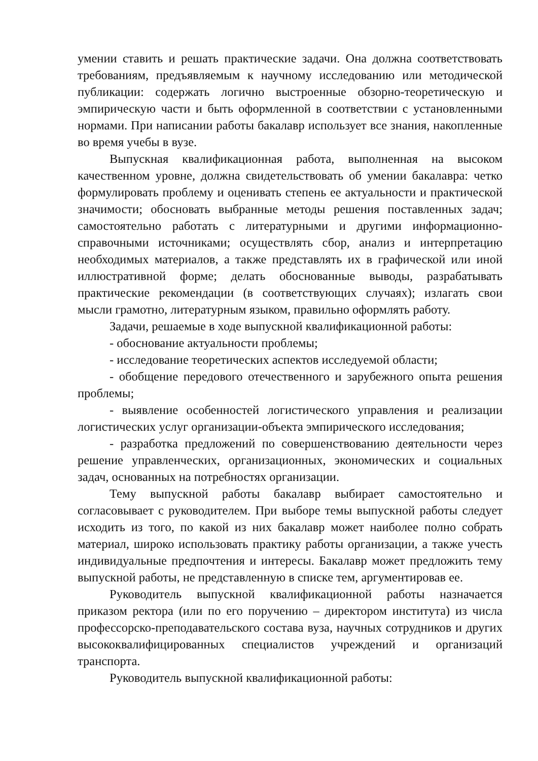умении ставить и решать практические задачи. Она должна соответствовать требованиям, предъявляемым к научному исследованию или методической публикации: содержать логично выстроенные обзорно-теоретическую и эмпирическую части и быть оформленной в соответствии с установленными нормами. При написании работы бакалавр использует все знания, накопленные во время учебы в вузе.
Выпускная квалификационная работа, выполненная на высоком качественном уровне, должна свидетельствовать об умении бакалавра: четко формулировать проблему и оценивать степень ее актуальности и практической значимости; обосновать выбранные методы решения поставленных задач; самостоятельно работать с литературными и другими информационно-справочными источниками; осуществлять сбор, анализ и интерпретацию необходимых материалов, а также представлять их в графической или иной иллюстративной форме; делать обоснованные выводы, разрабатывать практические рекомендации (в соответствующих случаях); излагать свои мысли грамотно, литературным языком, правильно оформлять работу.
Задачи, решаемые в ходе выпускной квалификационной работы:
- обоснование актуальности проблемы;
- исследование теоретических аспектов исследуемой области;
- обобщение передового отечественного и зарубежного опыта решения проблемы;
- выявление особенностей логистического управления и реализации логистических услуг организации-объекта эмпирического исследования;
- разработка предложений по совершенствованию деятельности через решение управленческих, организационных, экономических и социальных задач, основанных на потребностях организации.
Тему выпускной работы бакалавр выбирает самостоятельно и согласовывает с руководителем. При выборе темы выпускной работы следует исходить из того, по какой из них бакалавр может наиболее полно собрать материал, широко использовать практику работы организации, а также учесть индивидуальные предпочтения и интересы. Бакалавр может предложить тему выпускной работы, не представленную в списке тем, аргументировав ее.
Руководитель выпускной квалификационной работы назначается приказом ректора (или по его поручению – директором института) из числа профессорско-преподавательского состава вуза, научных сотрудников и других высококвалифицированных специалистов учреждений и организаций транспорта.
Руководитель выпускной квалификационной работы: